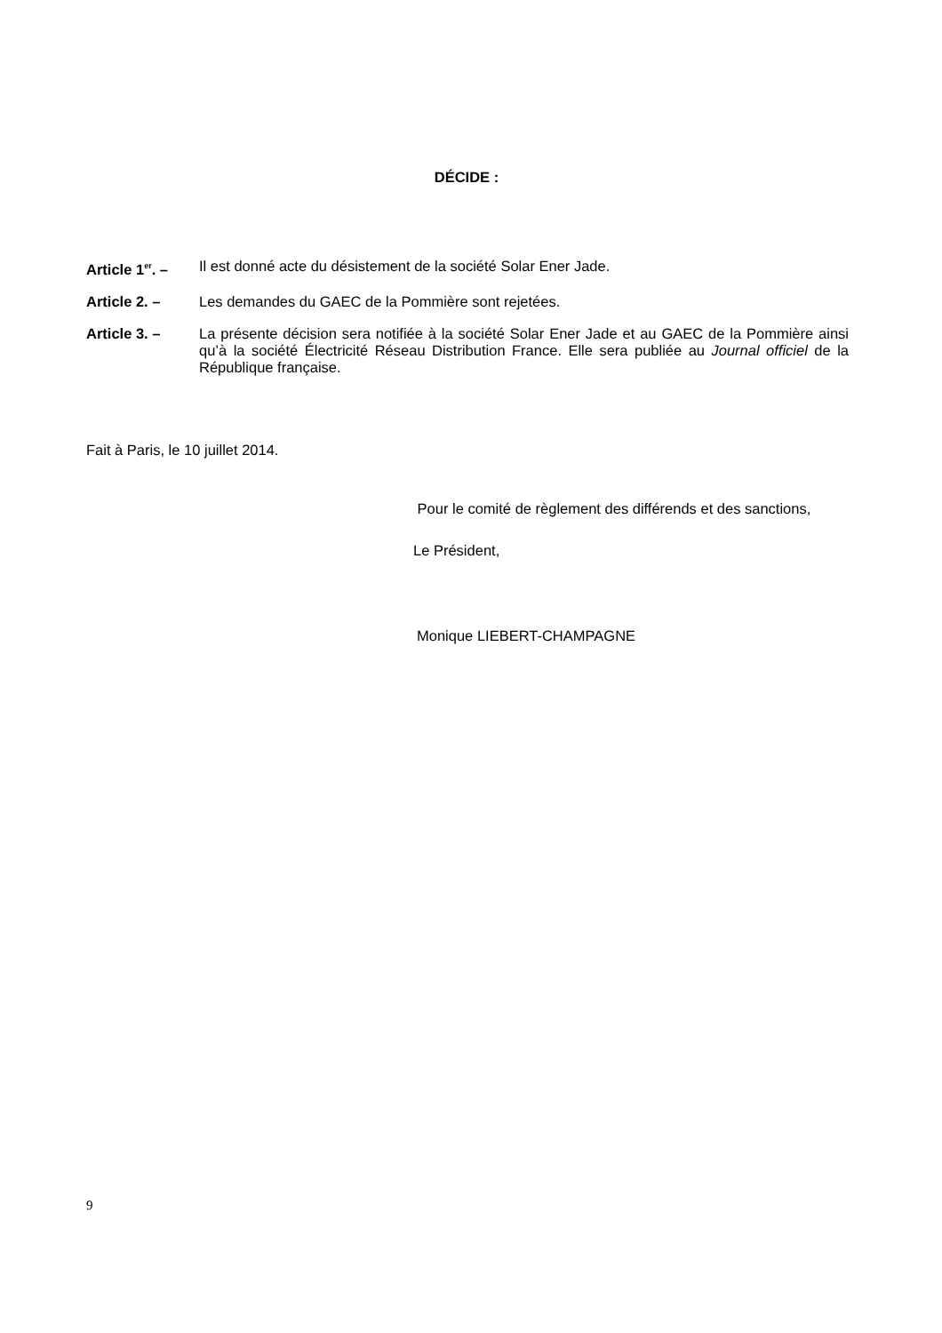DÉCIDE :
Article 1<sup>er</sup>. –
Il est donné acte du désistement de la société Solar Ener Jade.
Article 2. – Les demandes du GAEC de la Pommière sont rejetées.
Article 3. – La présente décision sera notifiée à la société Solar Ener Jade et au GAEC de la Pommière ainsi qu’à la société Électricité Réseau Distribution France. Elle sera publiée au Journal officiel de la République française.
Fait à Paris, le 10 juillet 2014.
Pour le comité de règlement des différends et des sanctions,
Le Président,
Monique LIEBERT-CHAMPAGNE
9